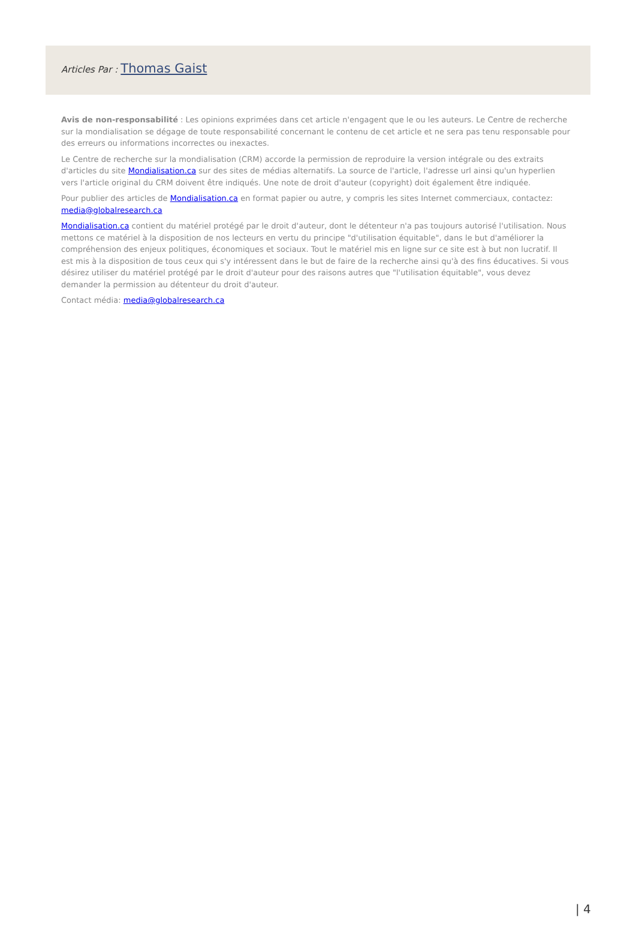Articles Par : Thomas Gaist
Avis de non-responsabilité : Les opinions exprimées dans cet article n'engagent que le ou les auteurs. Le Centre de recherche sur la mondialisation se dégage de toute responsabilité concernant le contenu de cet article et ne sera pas tenu responsable pour des erreurs ou informations incorrectes ou inexactes.
Le Centre de recherche sur la mondialisation (CRM) accorde la permission de reproduire la version intégrale ou des extraits d'articles du site Mondialisation.ca sur des sites de médias alternatifs. La source de l'article, l'adresse url ainsi qu'un hyperlien vers l'article original du CRM doivent être indiqués. Une note de droit d'auteur (copyright) doit également être indiquée.
Pour publier des articles de Mondialisation.ca en format papier ou autre, y compris les sites Internet commerciaux, contactez: media@globalresearch.ca
Mondialisation.ca contient du matériel protégé par le droit d'auteur, dont le détenteur n'a pas toujours autorisé l'utilisation. Nous mettons ce matériel à la disposition de nos lecteurs en vertu du principe "d'utilisation équitable", dans le but d'améliorer la compréhension des enjeux politiques, économiques et sociaux. Tout le matériel mis en ligne sur ce site est à but non lucratif. Il est mis à la disposition de tous ceux qui s'y intéressent dans le but de faire de la recherche ainsi qu'à des fins éducatives. Si vous désirez utiliser du matériel protégé par le droit d'auteur pour des raisons autres que "l'utilisation équitable", vous devez demander la permission au détenteur du droit d'auteur.
Contact média: media@globalresearch.ca
| 4